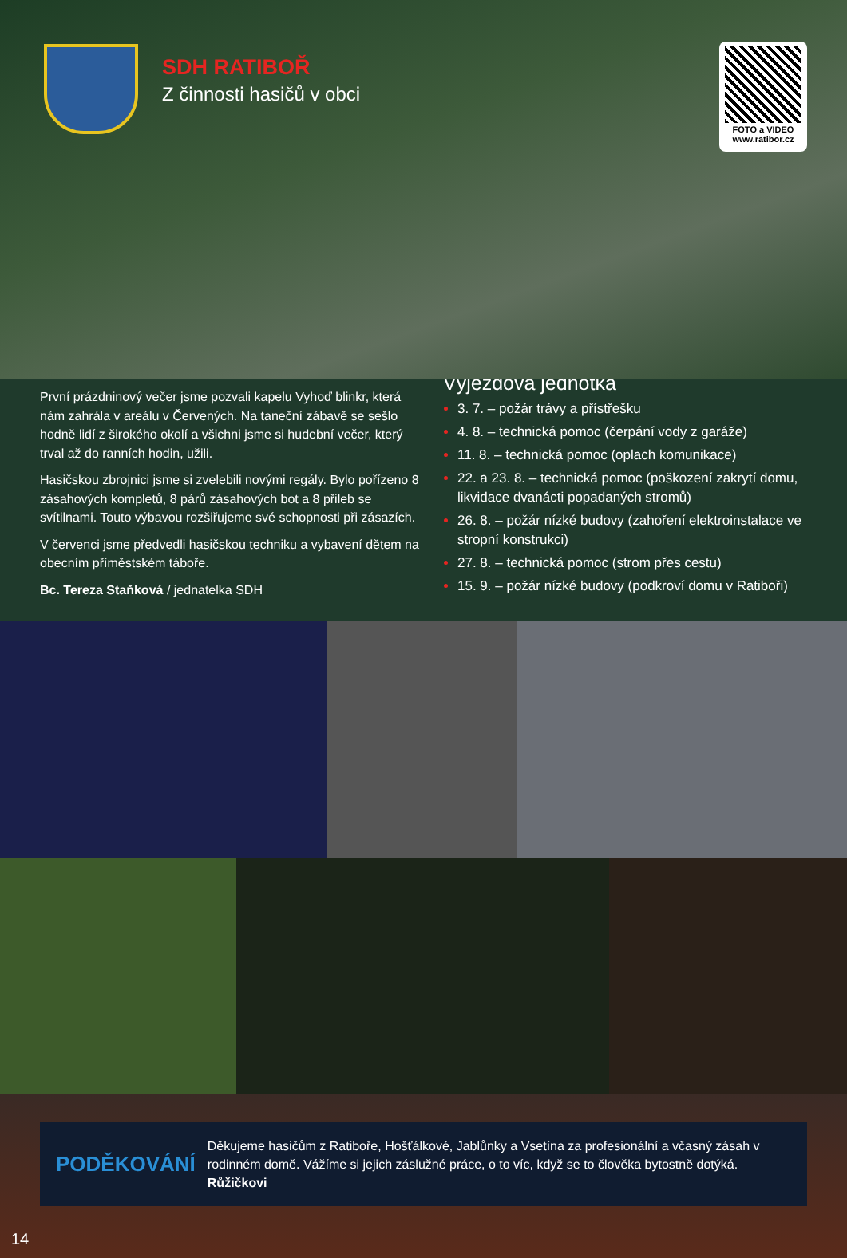SDH RATIBOŘ
Z činnosti hasičů v obci
FOTO a VIDEO
www.ratibor.cz
První prázdninový večer jsme pozvali kapelu Vyhoď blinkr, která nám zahrála v areálu v Červených. Na taneční zábavě se sešlo hodně lidí z širokého okolí a všichni jsme si hudební večer, který trval až do ranních hodin, užili.
Hasičskou zbrojnici jsme si zvelebili novými regály. Bylo pořízeno 8 zásahových kompletů, 8 párů zásahových bot a 8 přileb se svítilnami. Touto výbavou rozšiřujeme své schopnosti při zásazích.
V červenci jsme předvedli hasičskou techniku a vybavení dětem na obecním příměstském táboře.
Bc. Tereza Staňková / jednatelka SDH
Výjezdová jednotka
3. 7. – požár trávy a přístřešku
4. 8. – technická pomoc (čerpání vody z garáže)
11. 8. – technická pomoc (oplach komunikace)
22. a 23. 8. – technická pomoc (poškození zakrytí domu, likvidace dvanácti popadaných stromů)
26. 8. – požár nízké budovy (zahoření elektroinstalace ve stropní konstrukci)
27. 8. – technická pomoc (strom přes cestu)
15. 9. – požár nízké budovy (podkroví domu v Ratiboři)
PODĚKOVÁNÍ
Děkujeme hasičům z Ratiboře, Hošťálkové, Jablůnky a Vsetína za profesionální a včasný zásah v rodinném domě. Vážíme si jejich záslužné práce, o to víc, když se to člověka bytostně dotýká. Růžičkovi
14